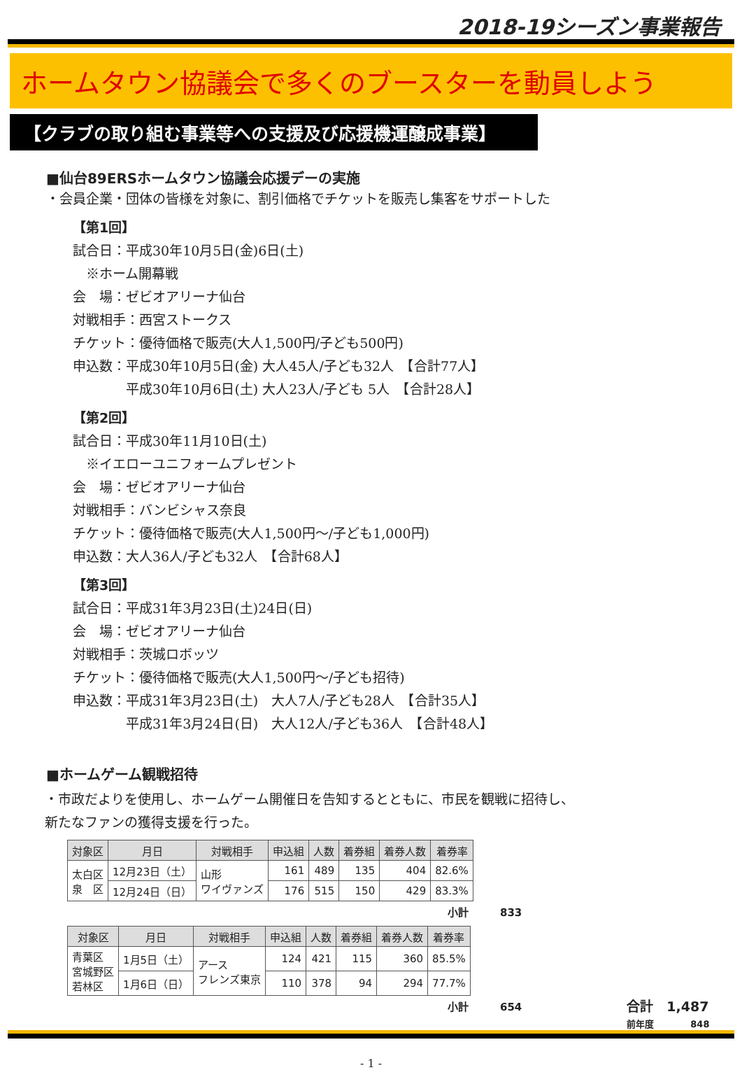2018-19シーズン事業報告
ホームタウン協議会で多くのブースターを動員しよう
【クラブの取り組む事業等への支援及び応援機運醸成事業】
■仙台89ERSホームタウン協議会応援デーの実施
・会員企業・団体の皆様を対象に、割引価格でチケットを販売し集客をサポートした
【第1回】
試合日：平成30年10月5日(金)6日(土)
　※ホーム開幕戦
会　場：ゼビオアリーナ仙台
対戦相手：西宮ストークス
チケット：優待価格で販売(大人1,500円/子ども500円)
申込数：平成30年10月5日(金) 大人45人/子ども32人　【合計77人】
　　　　平成30年10月6日(土) 大人23人/子ども 5人　【合計28人】
【第2回】
試合日：平成30年11月10日(土)
　※イエローユニフォームプレゼント
会　場：ゼビオアリーナ仙台
対戦相手：バンビシャス奈良
チケット：優待価格で販売(大人1,500円～/子ども1,000円)
申込数：大人36人/子ども32人　【合計68人】
【第3回】
試合日：平成31年3月23日(土)24日(日)
会　場：ゼビオアリーナ仙台
対戦相手：茨城ロボッツ
チケット：優待価格で販売(大人1,500円～/子ども招待)
申込数：平成31年3月23日(土)　大人7人/子ども28人　【合計35人】
　　　　平成31年3月24日(日)　大人12人/子ども36人　【合計48人】
■ホームゲーム観戦招待
・市政だよりを使用し、ホームゲーム開催日を告知するとともに、市民を観戦に招待し、
新たなファンの獲得支援を行った。
| 対象区 | 月日 | 対戦相手 | 申込組 | 人数 | 着券組 | 着券人数 | 着券率 |
| --- | --- | --- | --- | --- | --- | --- | --- |
| 太白区 泉 区 | 12月23日（土） | 山形 ワイヴァンズ | 161 | 489 | 135 | 404 | 82.6% |
| | 12月24日（日） | | 176 | 515 | 150 | 429 | 83.3% |
小計　　　833
| 対象区 | 月日 | 対戦相手 | 申込組 | 人数 | 着券組 | 着券人数 | 着券率 |
| --- | --- | --- | --- | --- | --- | --- | --- |
| 青葉区 宮城野区 若林区 | 1月5日（土） | アース フレンズ東京 | 124 | 421 | 115 | 360 | 85.5% |
| | 1月6日（日） | | 110 | 378 | 94 | 294 | 77.7% |
小計　　　654
合計　1,487
前年度　　　　848
- 1 -